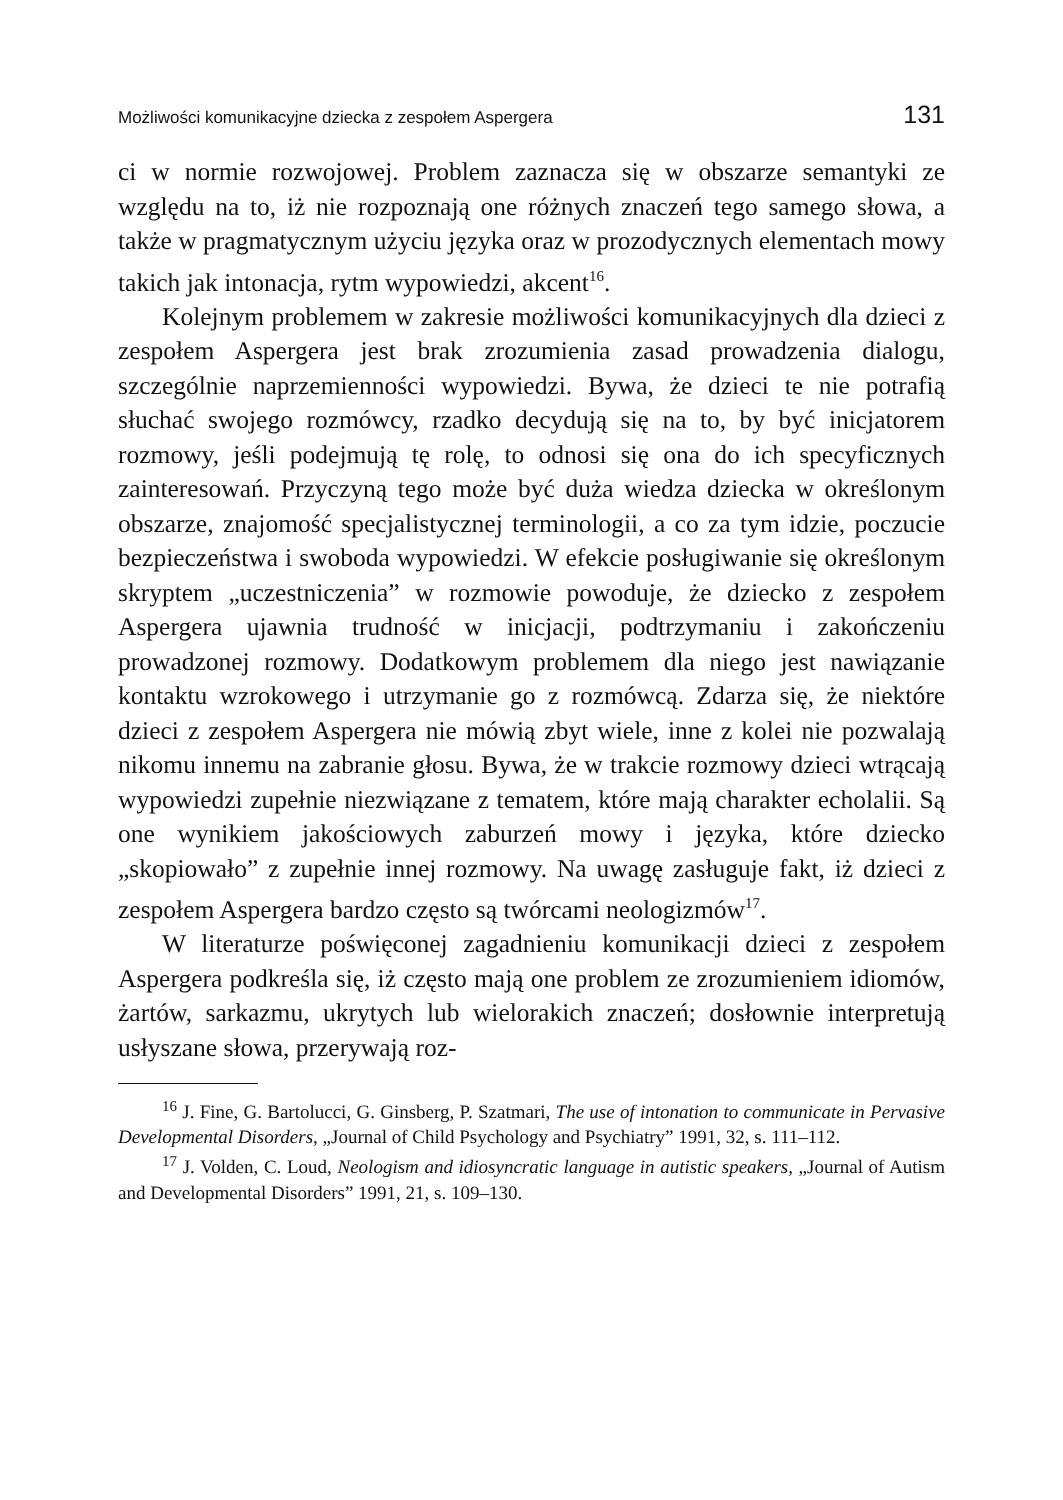Możliwości komunikacyjne dziecka z zespołem Aspergera 131
ci w normie rozwojowej. Problem zaznacza się w obszarze semantyki ze względu na to, iż nie rozpoznają one różnych znaczeń tego samego słowa, a także w pragmatycznym użyciu języka oraz w prozodycznych elementach mowy takich jak intonacja, rytm wypowiedzi, akcent<sup>16</sup>.
Kolejnym problemem w zakresie możliwości komunikacyjnych dla dzieci z zespołem Aspergera jest brak zrozumienia zasad prowadzenia dialogu, szczególnie naprzemienności wypowiedzi. Bywa, że dzieci te nie potrafią słuchać swojego rozmówcy, rzadko decydują się na to, by być inicjatorem rozmowy, jeśli podejmują tę rolę, to odnosi się ona do ich specyficznych zainteresowań. Przyczyną tego może być duża wiedza dziecka w określonym obszarze, znajomość specjalistycznej terminologii, a co za tym idzie, poczucie bezpieczeństwa i swoboda wypowiedzi. W efekcie posługiwanie się określonym skryptem „uczestniczenia” w rozmowie powoduje, że dziecko z zespołem Aspergera ujawnia trudność w inicjacji, podtrzymaniu i zakończeniu prowadzonej rozmowy. Dodatkowym problemem dla niego jest nawiązanie kontaktu wzrokowego i utrzymanie go z rozmówcą. Zdarza się, że niektóre dzieci z zespołem Aspergera nie mówią zbyt wiele, inne z kolei nie pozwalają nikomu innemu na zabranie głosu. Bywa, że w trakcie rozmowy dzieci wtrącają wypowiedzi zupełnie niezwiązane z tematem, które mają charakter echolalii. Są one wynikiem jakościowych zaburzeń mowy i języka, które dziecko „skopiowało” z zupełnie innej rozmowy. Na uwagę zasługuje fakt, iż dzieci z zespołem Aspergera bardzo często są twórcami neologizmów<sup>17</sup>.
W literaturze poświęconej zagadnieniu komunikacji dzieci z zespołem Aspergera podkreśla się, iż często mają one problem ze zrozumieniem idiomów, żartów, sarkazmu, ukrytych lub wielorakich znaczeń; dosłownie interpretują usłyszane słowa, przerywają roz-
<sup>16</sup> J. Fine, G. Bartolucci, G. Ginsberg, P. Szatmari, The use of intonation to communicate in Pervasive Developmental Disorders, „Journal of Child Psychology and Psychiatry” 1991, 32, s. 111–112.
<sup>17</sup> J. Volden, C. Loud, Neologism and idiosyncratic language in autistic speakers, „Journal of Autism and Developmental Disorders” 1991, 21, s. 109–130.